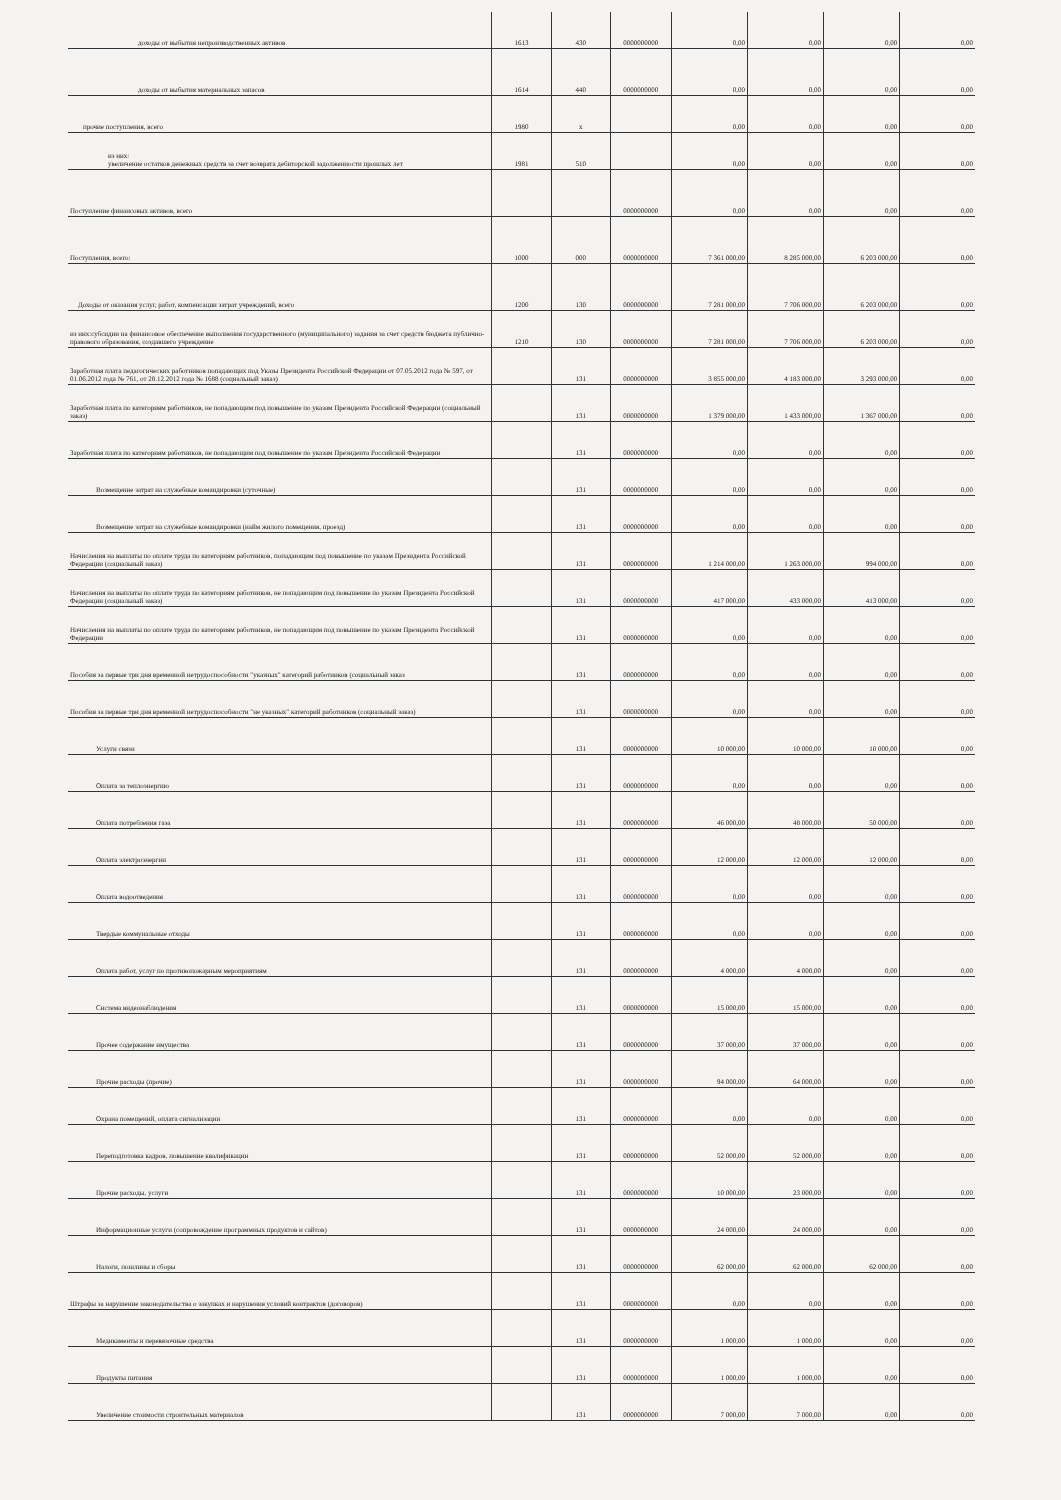| доходы от выбытия непроизводственных активов | 1613 | 430 | 0000000000 | 0,00 | 0,00 | 0,00 | 0,00 |
| доходы от выбытия материальных запасов | 1614 | 440 | 0000000000 | 0,00 | 0,00 | 0,00 | 0,00 |
| прочие поступления, всего | 1980 | x | | 0,00 | 0,00 | 0,00 | 0,00 |
| из них: увеличение остатков денежных средств за счет возврата дебиторской задолженности прошлых лет | 1981 | 510 | | 0,00 | 0,00 | 0,00 | 0,00 |
| Поступление финансовых активов, всего | | | 0000000000 | 0,00 | 0,00 | 0,00 | 0,00 |
| Поступления, всего: | 1000 | 000 | 0000000000 | 7 361 000,00 | 8 285 000,00 | 6 203 000,00 | 0,00 |
| Доходы от оказания услуг, работ, компенсации затрат учреждений, всего | 1200 | 130 | 0000000000 | 7 281 000,00 | 7 706 000,00 | 6 203 000,00 | 0,00 |
| из них:субсидии на финансовое обеспечение выполнения государственного (муниципального) задания за счет средств бюджета публично-правового образования, создавшего учреждение | 1210 | 130 | 0000000000 | 7 281 000,00 | 7 706 000,00 | 6 203 000,00 | 0,00 |
| Заработная плата педагогических работников попадающих под Указы Президента Российской Федерации от 07.05.2012 года № 597, от 01.06.2012 года № 761, от 28.12.2012 года № 1688 (социальный заказ) | | 131 | 0000000000 | 3 855 000,00 | 4 183 000,00 | 3 293 000,00 | 0,00 |
| Заработная плата по категориям работников, не попадающим под повышение по указам Президента Российской Федерации (социальный заказ) | | 131 | 0000000000 | 1 379 000,00 | 1 433 000,00 | 1 367 000,00 | 0,00 |
| Заработная плата по категориям работников, не попадающим под повышение по указам Президента Российской Федерации | | 131 | 0000000000 | 0,00 | 0,00 | 0,00 | 0,00 |
| Возмещение затрат на служебные командировки (суточные) | | 131 | 0000000000 | 0,00 | 0,00 | 0,00 | 0,00 |
| Возмещение затрат на служебные командировки (найм жилого помещения, проезд) | | 131 | 0000000000 | 0,00 | 0,00 | 0,00 | 0,00 |
| Начисления на выплаты по оплате труда по категориям работников, попадающим под повышение по указам Президента Российской Федерации (социальный заказ) | | 131 | 0000000000 | 1 214 000,00 | 1 263 000,00 | 994 000,00 | 0,00 |
| Начисления на выплаты по оплате труда по категориям работников, не попадающим под повышение по указам Президента Российской Федерации (социальный заказ) | | 131 | 0000000000 | 417 000,00 | 433 000,00 | 413 000,00 | 0,00 |
| Начисления на выплаты по оплате труда по категориям работников, не попадающим под повышение по указам Президента Российской Федерации | | 131 | 0000000000 | 0,00 | 0,00 | 0,00 | 0,00 |
| Пособия за первые три дня временной нетрудоспособности "указных" категорий работников (социальный заказ | | 131 | 0000000000 | 0,00 | 0,00 | 0,00 | 0,00 |
| Пособия за первые три дня временной нетрудоспособности "не указных" категорий работников (социальный заказ) | | 131 | 0000000000 | 0,00 | 0,00 | 0,00 | 0,00 |
| Услуги связи | | 131 | 0000000000 | 10 000,00 | 10 000,00 | 10 000,00 | 0,00 |
| Оплата за теплоэнергию | | 131 | 0000000000 | 0,00 | 0,00 | 0,00 | 0,00 |
| Оплата потребления газа | | 131 | 0000000000 | 46 000,00 | 48 000,00 | 50 000,00 | 0,00 |
| Оплата электроэнергии | | 131 | 0000000000 | 12 000,00 | 12 000,00 | 12 000,00 | 0,00 |
| Оплата водоотведения | | 131 | 0000000000 | 0,00 | 0,00 | 0,00 | 0,00 |
| Твердые коммунальные отходы | | 131 | 0000000000 | 0,00 | 0,00 | 0,00 | 0,00 |
| Оплата работ, услуг по противопожарным мероприятиям | | 131 | 0000000000 | 4 000,00 | 4 000,00 | 0,00 | 0,00 |
| Система видеонаблюдения | | 131 | 0000000000 | 15 000,00 | 15 000,00 | 0,00 | 0,00 |
| Прочее содержание имущества | | 131 | 0000000000 | 37 000,00 | 37 000,00 | 0,00 | 0,00 |
| Прочие расходы (прочие) | | 131 | 0000000000 | 94 000,00 | 64 000,00 | 0,00 | 0,00 |
| Охрана помещений, оплата сигнализации | | 131 | 0000000000 | 0,00 | 0,00 | 0,00 | 0,00 |
| Переподготовка кадров, повышение квалификации | | 131 | 0000000000 | 52 000,00 | 52 000,00 | 0,00 | 0,00 |
| Прочие расходы, услуги | | 131 | 0000000000 | 10 000,00 | 23 000,00 | 0,00 | 0,00 |
| Информационные услуги (сопровождение программных продуктов и сайтов) | | 131 | 0000000000 | 24 000,00 | 24 000,00 | 0,00 | 0,00 |
| Налоги, пошлины и сборы | | 131 | 0000000000 | 62 000,00 | 62 000,00 | 62 000,00 | 0,00 |
| Штрафы за нарушение законодательства о закупках и нарушения условий контрактов (договоров) | | 131 | 0000000000 | 0,00 | 0,00 | 0,00 | 0,00 |
| Медикаменты и перевязочные средства | | 131 | 0000000000 | 1 000,00 | 1 000,00 | 0,00 | 0,00 |
| Продукты питания | | 131 | 0000000000 | 1 000,00 | 1 000,00 | 0,00 | 0,00 |
| Увеличение стоимости строительных материалов | | 131 | 0000000000 | 7 000,00 | 7 000,00 | 0,00 | 0,00 |